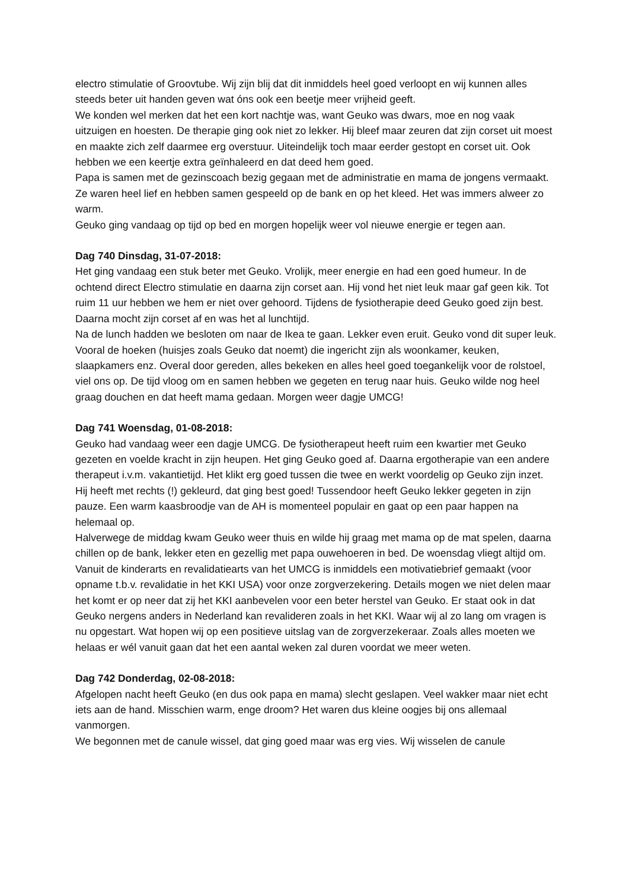electro stimulatie of Groovtube. Wij zijn blij dat dit inmiddels heel goed verloopt en wij kunnen alles steeds beter uit handen geven wat óns ook een beetje meer vrijheid geeft.
We konden wel merken dat het een kort nachtje was, want Geuko was dwars, moe en nog vaak uitzuigen en hoesten. De therapie ging ook niet zo lekker. Hij bleef maar zeuren dat zijn corset uit moest en maakte zich zelf daarmee erg overstuur. Uiteindelijk toch maar eerder gestopt en corset uit. Ook hebben we een keertje extra geïnhaleerd en dat deed hem goed.
Papa is samen met de gezinscoach bezig gegaan met de administratie en mama de jongens vermaakt. Ze waren heel lief en hebben samen gespeeld op de bank en op het kleed. Het was immers alweer zo warm.
Geuko ging vandaag op tijd op bed en morgen hopelijk weer vol nieuwe energie er tegen aan.
Dag 740 Dinsdag, 31-07-2018:
Het ging vandaag een stuk beter met Geuko. Vrolijk, meer energie en had een goed humeur. In de ochtend direct Electro stimulatie en daarna zijn corset aan. Hij vond het niet leuk maar gaf geen kik. Tot ruim 11 uur hebben we hem er niet over gehoord. Tijdens de fysiotherapie deed Geuko goed zijn best. Daarna mocht zijn corset af en was het al lunchtijd.
Na de lunch hadden we besloten om naar de Ikea te gaan. Lekker even eruit. Geuko vond dit super leuk. Vooral de hoeken (huisjes zoals Geuko dat noemt) die ingericht zijn als woonkamer, keuken, slaapkamers enz. Overal door gereden, alles bekeken en alles heel goed toegankelijk voor de rolstoel, viel ons op. De tijd vloog om en samen hebben we gegeten en terug naar huis. Geuko wilde nog heel graag douchen en dat heeft mama gedaan. Morgen weer dagje UMCG!
Dag 741 Woensdag, 01-08-2018:
Geuko had vandaag weer een dagje UMCG. De fysiotherapeut heeft ruim een kwartier met Geuko gezeten en voelde kracht in zijn heupen. Het ging Geuko goed af. Daarna ergotherapie van een andere therapeut i.v.m. vakantietijd. Het klikt erg goed tussen die twee en werkt voordelig op Geuko zijn inzet. Hij heeft met rechts (!) gekleurd, dat ging best goed! Tussendoor heeft Geuko lekker gegeten in zijn pauze. Een warm kaasbroodje van de AH is momenteel populair en gaat op een paar happen na helemaal op.
Halverwege de middag kwam Geuko weer thuis en wilde hij graag met mama op de mat spelen, daarna chillen op de bank, lekker eten en gezellig met papa ouwehoeren in bed. De woensdag vliegt altijd om.
Vanuit de kinderarts en revalidatiearts van het UMCG is inmiddels een motivatiebrief gemaakt (voor opname t.b.v. revalidatie in het KKI USA) voor onze zorgverzekering. Details mogen we niet delen maar het komt er op neer dat zij het KKI aanbevelen voor een beter herstel van Geuko. Er staat ook in dat Geuko nergens anders in Nederland kan revalideren zoals in het KKI. Waar wij al zo lang om vragen is nu opgestart. Wat hopen wij op een positieve uitslag van de zorgverzekeraar. Zoals alles moeten we helaas er wél vanuit gaan dat het een aantal weken zal duren voordat we meer weten.
Dag 742 Donderdag, 02-08-2018:
Afgelopen nacht heeft Geuko (en dus ook papa en mama) slecht geslapen. Veel wakker maar niet echt iets aan de hand. Misschien warm, enge droom? Het waren dus kleine oogjes bij ons allemaal vanmorgen.
We begonnen met de canule wissel, dat ging goed maar was erg vies. Wij wisselen de canule